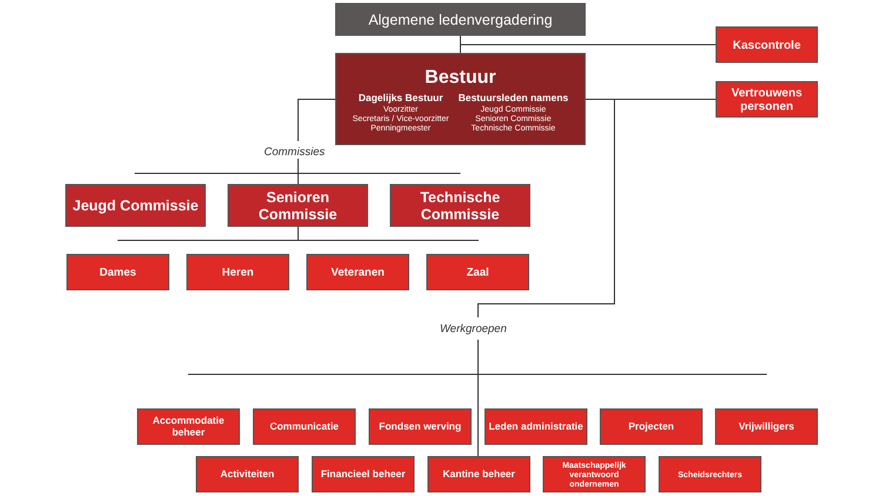Algemene ledenvergadering
Kascontrole
Bestuur
Dagelijks Bestuur
Voorzitter
Secretaris / Vice-voorzitter
Penningmeester
Bestuursleden namens
Jeugd Commissie
Senioren Commissie
Technische Commissie
Vertrouwens personen
Commissies
Jeugd Commissie
Senioren Commissie
Technische Commissie
Dames Heren Veteranen Zaal
Werkgroepen
Accommodatie beheer
Communicatie Fondsen werving
Leden administratie
Projecten Vrijwilligers
Activiteiten Financieel beheer Kantine beheer
Maatschappelijk verantwoord ondernemen
Scheidsrechters